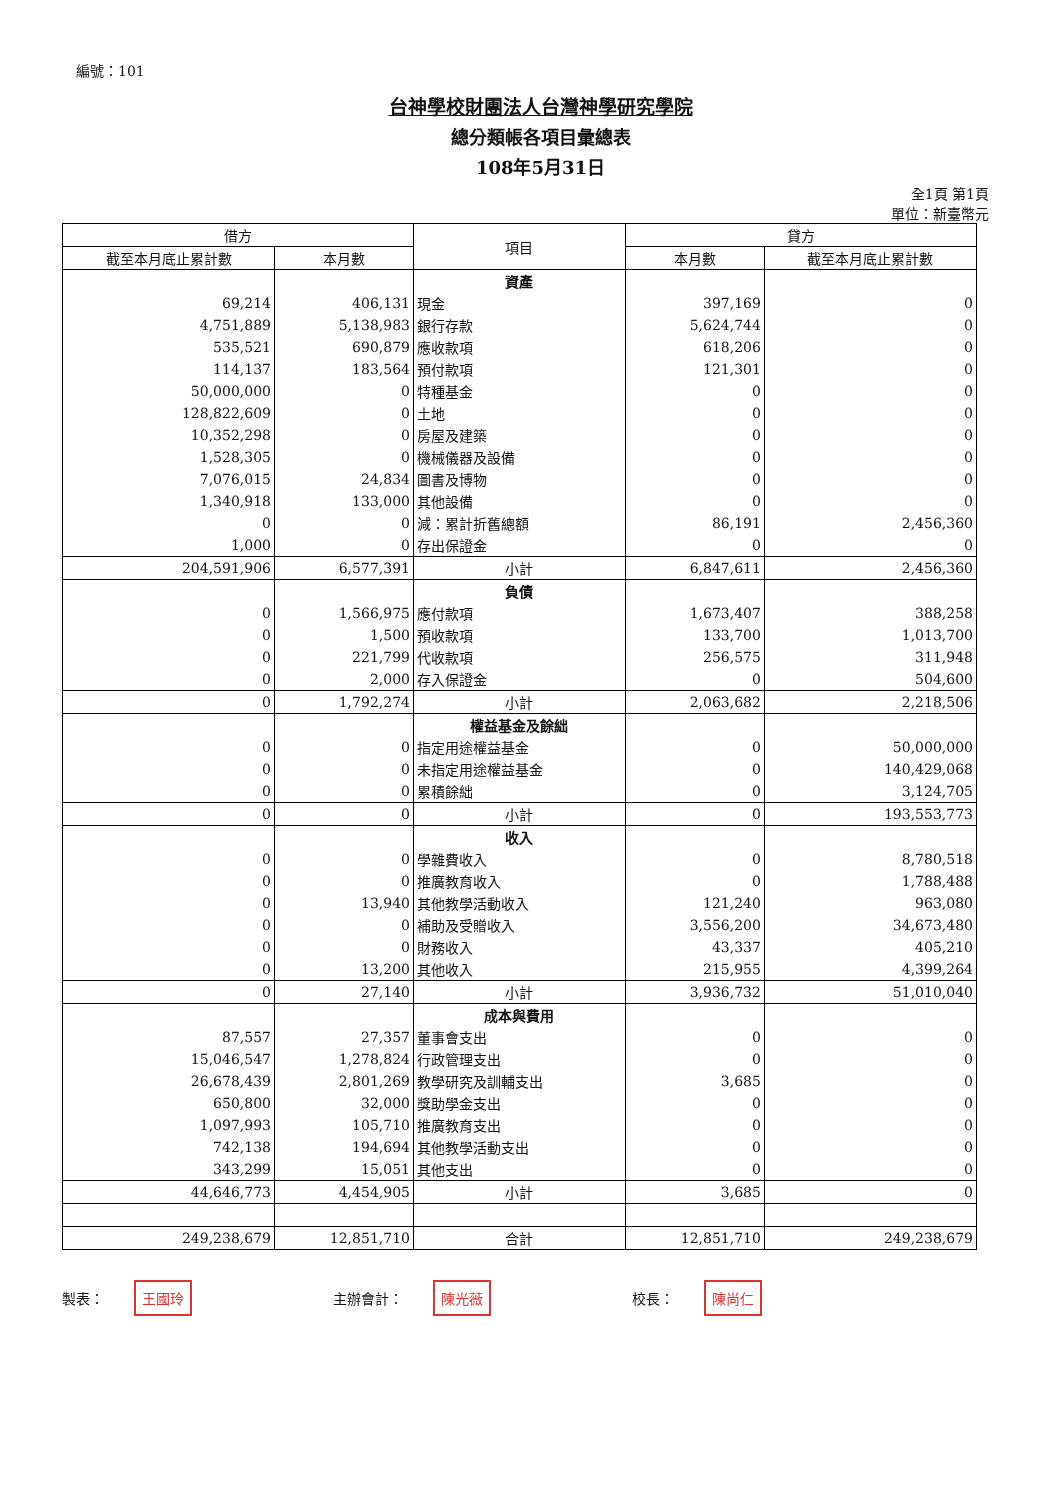編號：101
台神學校財團法人台灣神學研究學院
總分類帳各項目彙總表
108年5月31日
全1頁 第1頁
單位：新臺幣元
| 借方 | | 項目 | 貸方 | |
| --- | --- | --- | --- | --- |
| 截至本月底止累計數 | 本月數 | | 本月數 | 截至本月底止累計數 |
| | | 資產 | | |
| 69,214 | 406,131 | 現金 | 397,169 | 0 |
| 4,751,889 | 5,138,983 | 銀行存款 | 5,624,744 | 0 |
| 535,521 | 690,879 | 應收款項 | 618,206 | 0 |
| 114,137 | 183,564 | 預付款項 | 121,301 | 0 |
| 50,000,000 | 0 | 特種基金 | 0 | 0 |
| 128,822,609 | 0 | 土地 | 0 | 0 |
| 10,352,298 | 0 | 房屋及建築 | 0 | 0 |
| 1,528,305 | 0 | 機械儀器及設備 | 0 | 0 |
| 7,076,015 | 24,834 | 圖書及博物 | 0 | 0 |
| 1,340,918 | 133,000 | 其他設備 | 0 | 0 |
| 0 | 0 | 減：累計折舊總額 | 86,191 | 2,456,360 |
| 1,000 | 0 | 存出保證金 | 0 | 0 |
| 204,591,906 | 6,577,391 | 小計 | 6,847,611 | 2,456,360 |
| | | 負債 | | |
| 0 | 1,566,975 | 應付款項 | 1,673,407 | 388,258 |
| 0 | 1,500 | 預收款項 | 133,700 | 1,013,700 |
| 0 | 221,799 | 代收款項 | 256,575 | 311,948 |
| 0 | 2,000 | 存入保證金 | 0 | 504,600 |
| 0 | 1,792,274 | 小計 | 2,063,682 | 2,218,506 |
| | | 權益基金及餘絀 | | |
| 0 | 0 | 指定用途權益基金 | 0 | 50,000,000 |
| 0 | 0 | 未指定用途權益基金 | 0 | 140,429,068 |
| 0 | 0 | 累積餘絀 | 0 | 3,124,705 |
| 0 | 0 | 小計 | 0 | 193,553,773 |
| | | 收入 | | |
| 0 | 0 | 學雜費收入 | 0 | 8,780,518 |
| 0 | 0 | 推廣教育收入 | 0 | 1,788,488 |
| 0 | 13,940 | 其他教學活動收入 | 121,240 | 963,080 |
| 0 | 0 | 補助及受贈收入 | 3,556,200 | 34,673,480 |
| 0 | 0 | 財務收入 | 43,337 | 405,210 |
| 0 | 13,200 | 其他收入 | 215,955 | 4,399,264 |
| 0 | 27,140 | 小計 | 3,936,732 | 51,010,040 |
| | | 成本與費用 | | |
| 87,557 | 27,357 | 董事會支出 | 0 | 0 |
| 15,046,547 | 1,278,824 | 行政管理支出 | 0 | 0 |
| 26,678,439 | 2,801,269 | 教學研究及訓輔支出 | 3,685 | 0 |
| 650,800 | 32,000 | 獎助學金支出 | 0 | 0 |
| 1,097,993 | 105,710 | 推廣教育支出 | 0 | 0 |
| 742,138 | 194,694 | 其他教學活動支出 | 0 | 0 |
| 343,299 | 15,051 | 其他支出 | 0 | 0 |
| 44,646,773 | 4,454,905 | 小計 | 3,685 | 0 |
| 249,238,679 | 12,851,710 | 合計 | 12,851,710 | 249,238,679 |
製表： 王國玲
主辦會計： 陳光薇
校長： 陳尚仁